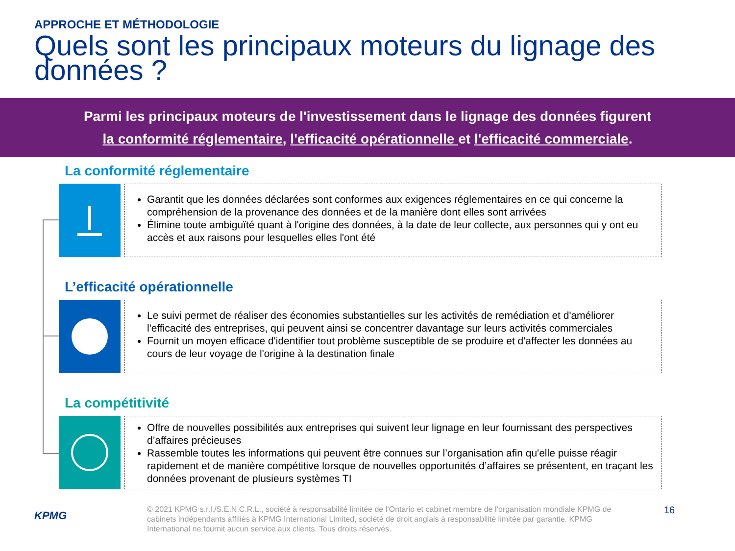APPROCHE ET MÉTHODOLOGIE
Quels sont les principaux moteurs du lignage des données ?
Parmi les principaux moteurs de l'investissement dans le lignage des données figurent
la conformité réglementaire, l'efficacité opérationnelle et l'efficacité commerciale.
La conformité réglementaire
Garantit que les données déclarées sont conformes aux exigences réglementaires en ce qui concerne la compréhension de la provenance des données et de la manière dont elles sont arrivées
Élimine toute ambiguïté quant à l'origine des données, à la date de leur collecte, aux personnes qui y ont eu accès et aux raisons pour lesquelles elles l'ont été
L’efficacité opérationnelle
Le suivi permet de réaliser des économies substantielles sur les activités de remédiation et d'améliorer l'efficacité des entreprises, qui peuvent ainsi se concentrer davantage sur leurs activités commerciales
Fournit un moyen efficace d'identifier tout problème susceptible de se produire et d'affecter les données au cours de leur voyage de l'origine à la destination finale
La compétitivité
Offre de nouvelles possibilités aux entreprises qui suivent leur lignage en leur fournissant des perspectives d’affaires précieuses
Rassemble toutes les informations qui peuvent être connues sur l’organisation afin qu'elle puisse réagir rapidement et de manière compétitive lorsque de nouvelles opportunités d’affaires se présentent, en traçant les données provenant de plusieurs systèmes TI
KPMG
© 2021 KPMG s.r.l./S.E.N.C.R.L., société à responsabilité limitée de l’Ontario et cabinet membre de l’organisation mondiale KPMG de cabinets indépendants affiliés à KPMG International Limited, société de droit anglais à responsabilité limitée par garantie. KPMG International ne fournit aucun service aux clients. Tous droits réservés.
16